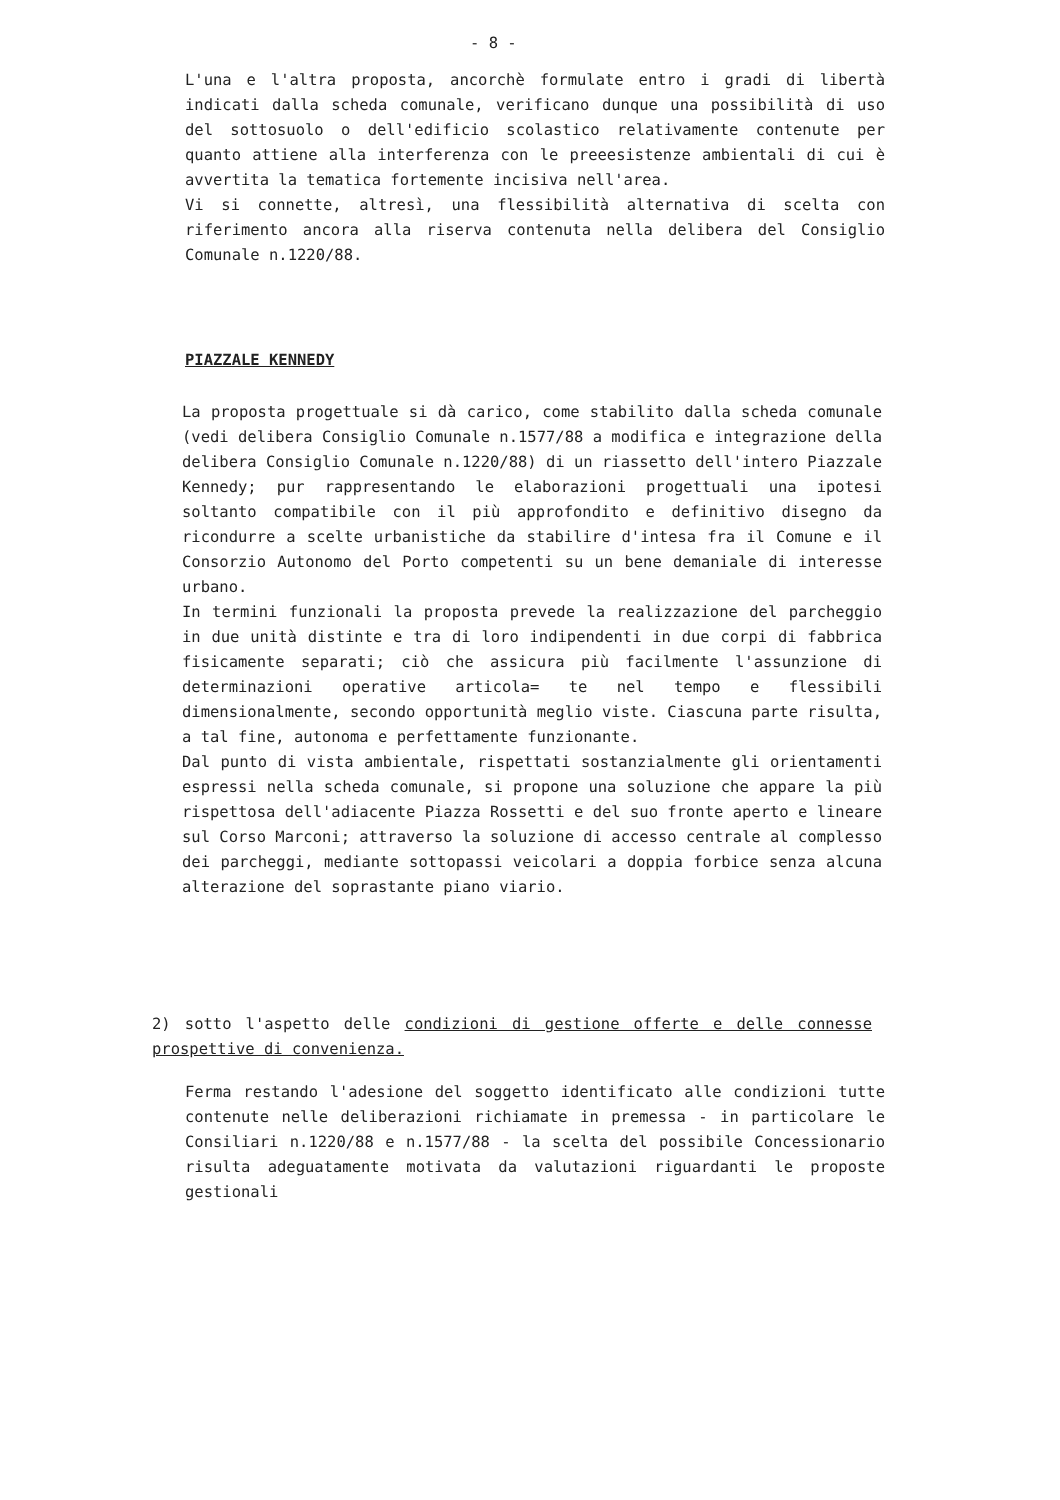- 8 -
L'una e l'altra proposta, ancorchè formulate entro i gradi di libertà indicati dalla scheda comunale, verificano dunque una possibilità di uso del sottosuolo o dell'edificio scolastico relativamente contenute per quanto attiene alla interferenza con le preeesistenze ambientali di cui è avvertita la tematica fortemente incisiva nell'area.
Vi si connette, altresì, una flessibilità alternativa di scelta con riferimento ancora alla riserva contenuta nella delibera del Consiglio Comunale n.1220/88.
PIAZZALE KENNEDY
La proposta progettuale si dà carico, come stabilito dalla scheda comunale (vedi delibera Consiglio Comunale n.1577/88 a modifica e integrazione della delibera Consiglio Comunale n.1220/88) di un riassetto dell'intero Piazzale Kennedy; pur rappresentando le elaborazioni progettuali una ipotesi soltanto compatibile con il più approfondito e definitivo disegno da ricondurre a scelte urbanistiche da stabilire d'intesa fra il Comune e il Consorzio Autonomo del Porto competenti su un bene demaniale di interesse urbano.
In termini funzionali la proposta prevede la realizzazione del parcheggio in due unità distinte e tra di loro indipendenti in due corpi di fabbrica fisicamente separati; ciò che assicura più facilmente l'assunzione di determinazioni operative articola= te nel tempo e flessibili dimensionalmente, secondo opportunità meglio viste. Ciascuna parte risulta, a tal fine, autonoma e perfettamente funzionante.
Dal punto di vista ambientale, rispettati sostanzialmente gli orientamenti espressi nella scheda comunale, si propone una soluzione che appare la più rispettosa dell'adiacente Piazza Rossetti e del suo fronte aperto e lineare sul Corso Marconi; attraverso la soluzione di accesso centrale al complesso dei parcheggi, mediante sottopassi veicolari a doppia forbice senza alcuna alterazione del soprastante piano viario.
2) sotto l'aspetto delle condizioni di gestione offerte e delle connesse prospettive di convenienza.
Ferma restando l'adesione del soggetto identificato alle condizioni tutte contenute nelle deliberazioni richiamate in premessa - in particolare le Consiliari n.1220/88 e n.1577/88 - la scelta del possibile Concessionario risulta adeguatamente motivata da valutazioni riguardanti le proposte gestionali